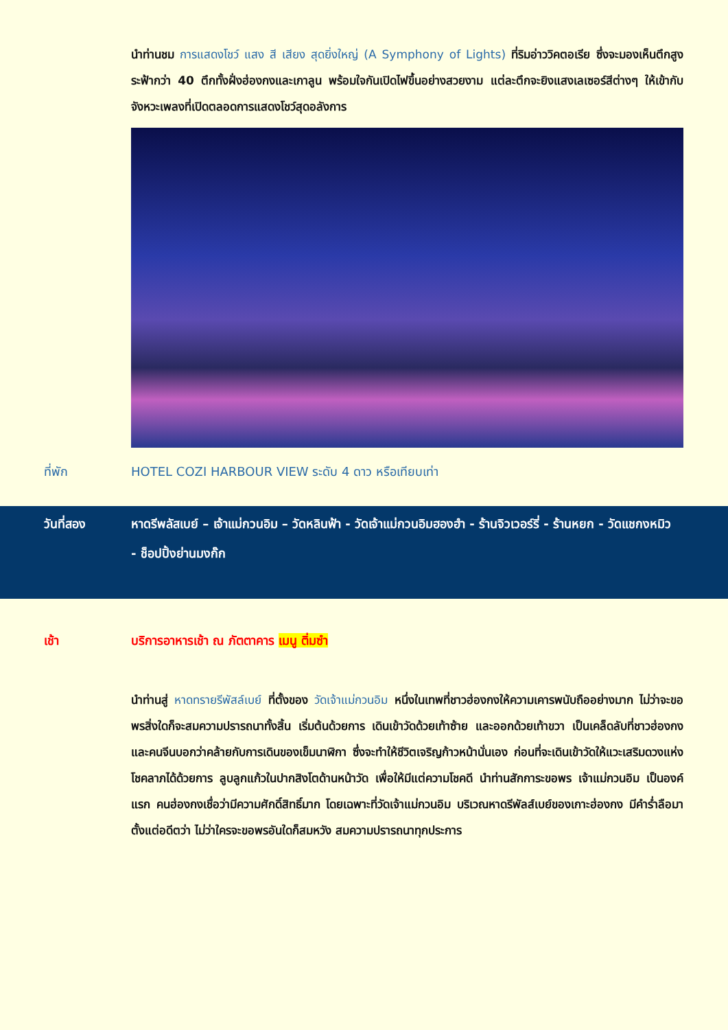นำท่านชม การแสดงโชว์ แสง สี เสียง สุดยิ่งใหญ่ (A Symphony of Lights) ที่ริมอ่าววิคตอเรีย ซึ่งจะมองเห็นตึกสูงระฟ้ากว่า 40 ตึกทั้งฝั่งฮ่องกงและเกาลูน พร้อมใจกันเปิดไฟขึ้นอย่างสวยงาม แต่ละตึกจะยิงแสงเลเซอร์สีต่างๆ ให้เข้ากับจังหวะเพลงที่เปิดตลอดการแสดงโชว์สุดอลังการ
ที่พัก HOTEL COZI HARBOUR VIEW ระดับ 4 ดาว หรือเทียบเท่า
วันที่สอง หาดรีพลัสเบย์ – เจ้าแม่กวนอิม – วัดหลินฟ้า - วัดเจ้าแม่กวนอิมฮองฮำ - ร้านจิวเวอร์รี่ - ร้านหยก - วัดแชกงหมิว
- ช็อปปิ้งย่านมงก๊ก
เช้า บริการอาหารเช้า ณ ภัตตาคาร เมนู ติ่มซำ
นำท่านสู่ หาดทรายรีพัสล์เบย์ ที่ตั้งของ วัดเจ้าแม่กวนอิม หนึ่งในเทพที่ชาวฮ่องกงให้ความเคารพนับถืออย่างมาก ไม่ว่าจะขอพรสิ่งใดก็จะสมความปรารถนาทั้งสิ้น เริ่มต้นด้วยการ เดินเข้าวัดด้วยเท้าซ้าย และออกด้วยเท้าขวา เป็นเคล็ดลับที่ชาวฮ่องกง และคนจีนบอกว่าคล้ายกับการเดินของเข็มนาฬิกา ซึ่งจะทำให้ชีวิตเจริญก้าวหน้านั่นเอง ก่อนที่จะเดินเข้าวัดให้แวะเสริมดวงแห่งโชคลาภได้ด้วยการ ลูบลูกแก้วในปากสิงโตด้านหน้าวัด เพื่อให้มีแต่ความโชคดี นำท่านสักการะขอพร เจ้าแม่กวนอิม เป็นองค์แรก คนฮ่องกงเชื่อว่ามีความศักดิ์สิทธิ์มาก โดยเฉพาะที่วัดเจ้าแม่กวนอิม บริเวณหาดรีพัลส์เบย์ของเกาะฮ่องกง มีคำร่ำลือมาตั้งแต่อดีตว่า ไม่ว่าใครจะขอพรอันใดก็สมหวัง สมความปรารถนาทุกประการ